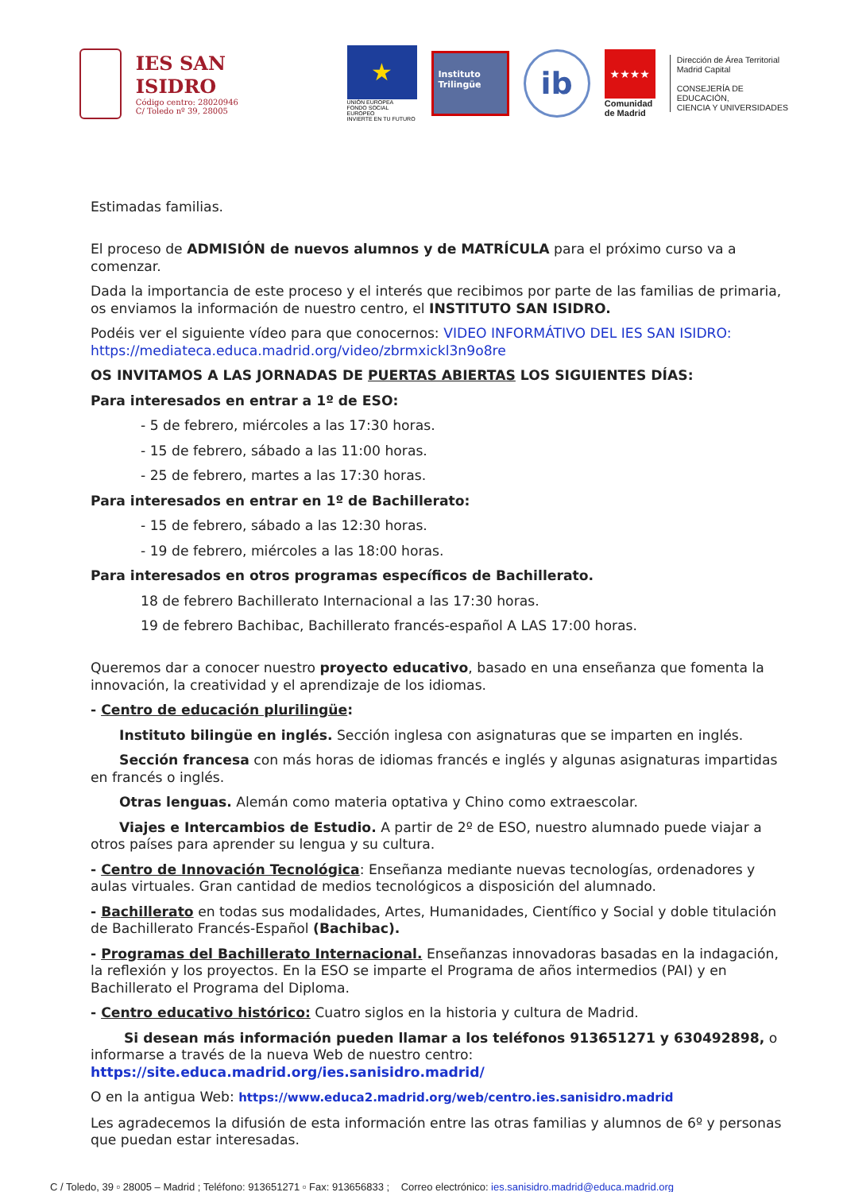IES SAN ISIDRO
Código centro: 28020946
C/ Toledo nº 39, 28005
★
UNIÓN EUROPEA
FONDO SOCIAL EUROPEO
INVIERTE EN TU FUTURO
Instituto
Trilingüe
ib
★★★★
Comunidad
de Madrid
Dirección de Área Territorial
Madrid Capital
CONSEJERÍA DE EDUCACIÓN,
CIENCIA Y UNIVERSIDADES
Estimadas familias.
El proceso de ADMISIÓN de nuevos alumnos y de MATRÍCULA para el próximo curso va a comenzar.
Dada la importancia de este proceso y el interés que recibimos por parte de las familias de primaria, os enviamos la información de nuestro centro, el INSTITUTO SAN ISIDRO.
Podéis ver el siguiente vídeo para que conocernos: VIDEO INFORMÁTIVO DEL IES SAN ISIDRO: https://mediateca.educa.madrid.org/video/zbrmxickl3n9o8re
OS INVITAMOS A LAS JORNADAS DE PUERTAS ABIERTAS LOS SIGUIENTES DÍAS:
Para interesados en entrar a 1º de ESO:
- 5 de febrero, miércoles a las 17:30 horas.
- 15 de febrero, sábado a las 11:00 horas.
- 25 de febrero, martes a las 17:30 horas.
Para interesados en entrar en 1º de Bachillerato:
- 15 de febrero, sábado a las 12:30 horas.
- 19 de febrero, miércoles a las 18:00 horas.
Para interesados en otros programas específicos de Bachillerato.
18 de febrero Bachillerato Internacional a las 17:30 horas.
19 de febrero Bachibac, Bachillerato francés-español A LAS 17:00 horas.
Queremos dar a conocer nuestro proyecto educativo, basado en una enseñanza que fomenta la innovación, la creatividad y el aprendizaje de los idiomas.
- Centro de educación plurilingüe:
Instituto bilingüe en inglés. Sección inglesa con asignaturas que se imparten en inglés.
Sección francesa con más horas de idiomas francés e inglés y algunas asignaturas impartidas en francés o inglés.
Otras lenguas. Alemán como materia optativa y Chino como extraescolar.
Viajes e Intercambios de Estudio. A partir de 2º de ESO, nuestro alumnado puede viajar a otros países para aprender su lengua y su cultura.
- Centro de Innovación Tecnológica: Enseñanza mediante nuevas tecnologías, ordenadores y aulas virtuales. Gran cantidad de medios tecnológicos a disposición del alumnado.
- Bachillerato en todas sus modalidades, Artes, Humanidades, Científico y Social y doble titulación de Bachillerato Francés-Español (Bachibac).
- Programas del Bachillerato Internacional. Enseñanzas innovadoras basadas en la indagación, la reflexión y los proyectos. En la ESO se imparte el Programa de años intermedios (PAI) y en Bachillerato el Programa del Diploma.
- Centro educativo histórico: Cuatro siglos en la historia y cultura de Madrid.
Si desean más información pueden llamar a los teléfonos 913651271 y 630492898, o informarse a través de la nueva Web de nuestro centro: https://site.educa.madrid.org/ies.sanisidro.madrid/
O en la antigua Web: https://www.educa2.madrid.org/web/centro.ies.sanisidro.madrid
Les agradecemos la difusión de esta información entre las otras familias y alumnos de 6º y personas que puedan estar interesadas.
C / Toledo, 39 ▫ 28005 – Madrid ; Teléfono: 913651271 ▫ Fax: 913656833 ; Correo electrónico: ies.sanisidro.madrid@educa.madrid.org